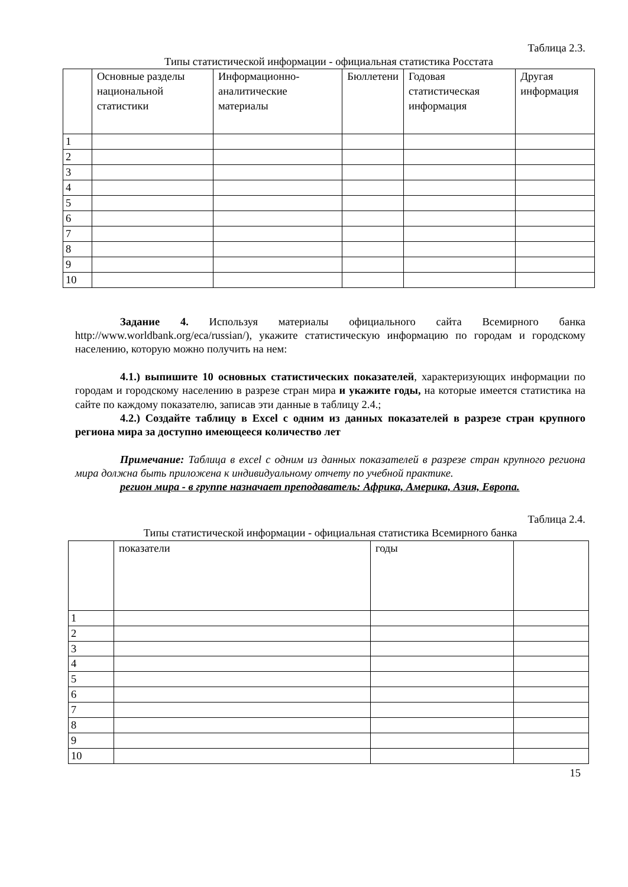Таблица 2.3.
Типы статистической информации - официальная статистика Росстата
| | Основные разделы национальной статистики | Информационно-аналитические материалы | Бюллетени | Годовая статистическая информация | Другая информация |
| 1 | | | | | |
| 2 | | | | | |
| 3 | | | | | |
| 4 | | | | | |
| 5 | | | | | |
| 6 | | | | | |
| 7 | | | | | |
| 8 | | | | | |
| 9 | | | | | |
| 10 | | | | | |
Задание 4. Используя материалы официального сайта Всемирного банка http://www.worldbank.org/eca/russian/), укажите статистическую информацию по городам и городскому населению, которую можно получить на нем:
4.1.) выпишите 10 основных статистических показателей, характеризующих информации по городам и городскому населению в разрезе стран мира и укажите годы, на которые имеется статистика на сайте по каждому показателю, записав эти данные в таблицу 2.4.;
4.2.) Создайте таблицу в Excel с одним из данных показателей в разрезе стран крупного региона мира за доступно имеющееся количество лет
Примечание: Таблица в excel с одним из данных показателей в разрезе стран крупного региона мира должна быть приложена к индивидуальному отчету по учебной практике.
регион мира - в группе назначает преподаватель: Африка, Америка, Азия, Европа.
Таблица 2.4.
Типы статистической информации - официальная статистика Всемирного банка
| | показатели | годы | |
| 1 | | | |
| 2 | | | |
| 3 | | | |
| 4 | | | |
| 5 | | | |
| 6 | | | |
| 7 | | | |
| 8 | | | |
| 9 | | | |
| 10 | | | |
15